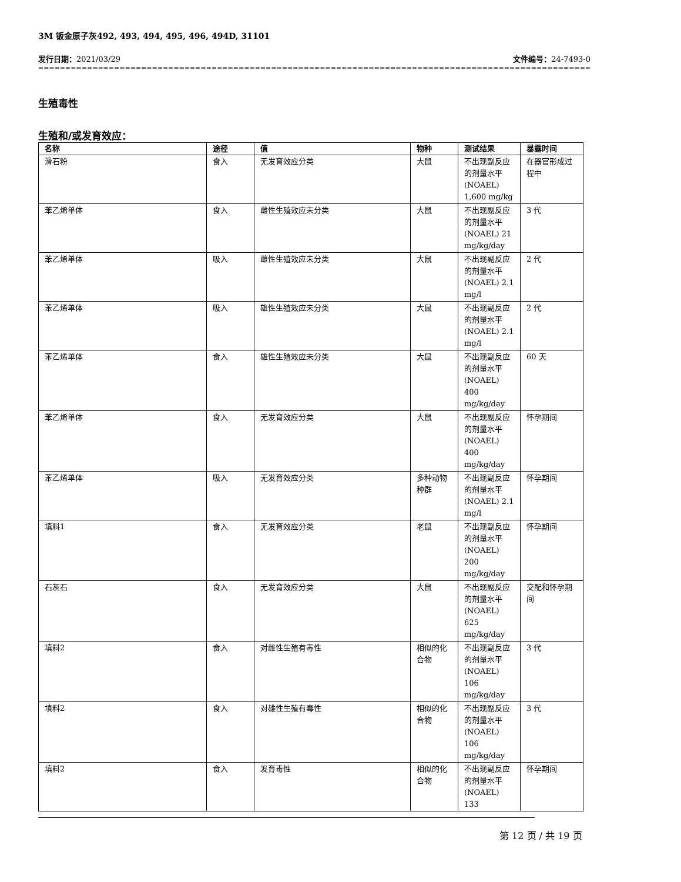3M 钣金原子灰492, 493, 494, 495, 496, 494D, 31101
发行日期：2021/03/29 文件编号：24-7493-0
==========================================================================================================================
生殖毒性
生殖和/或发育效应：
| 名称 | 途径 | 值 | 物种 | 测试结果 | 暴露时间 |
| --- | --- | --- | --- | --- | --- |
| 滑石粉 | 食入 | 无发育效应分类 | 大鼠 | 不出现副反应的剂量水平(NOAEL) 1,600 mg/kg | 在器官形成过程中 |
| 苯乙烯单体 | 食入 | 雌性生殖效应未分类 | 大鼠 | 不出现副反应的剂量水平(NOAEL) 21 mg/kg/day | 3 代 |
| 苯乙烯单体 | 吸入 | 雌性生殖效应未分类 | 大鼠 | 不出现副反应的剂量水平(NOAEL) 2.1 mg/l | 2 代 |
| 苯乙烯单体 | 吸入 | 雄性生殖效应未分类 | 大鼠 | 不出现副反应的剂量水平(NOAEL) 2.1 mg/l | 2 代 |
| 苯乙烯单体 | 食入 | 雄性生殖效应未分类 | 大鼠 | 不出现副反应的剂量水平(NOAEL) 400 mg/kg/day | 60 天 |
| 苯乙烯单体 | 食入 | 无发育效应分类 | 大鼠 | 不出现副反应的剂量水平(NOAEL) 400 mg/kg/day | 怀孕期间 |
| 苯乙烯单体 | 吸入 | 无发育效应分类 | 多种动物种群 | 不出现副反应的剂量水平(NOAEL) 2.1 mg/l | 怀孕期间 |
| 填料1 | 食入 | 无发育效应分类 | 老鼠 | 不出现副反应的剂量水平(NOAEL) 200 mg/kg/day | 怀孕期间 |
| 石灰石 | 食入 | 无发育效应分类 | 大鼠 | 不出现副反应的剂量水平(NOAEL) 625 mg/kg/day | 交配和怀孕期间 |
| 填料2 | 食入 | 对雌性生殖有毒性 | 相似的化合物 | 不出现副反应的剂量水平(NOAEL) 106 mg/kg/day | 3 代 |
| 填料2 | 食入 | 对雄性生殖有毒性 | 相似的化合物 | 不出现副反应的剂量水平(NOAEL) 106 mg/kg/day | 3 代 |
| 填料2 | 食入 | 发育毒性 | 相似的化合物 | 不出现副反应的剂量水平(NOAEL) 133 | 怀孕期间 |
第 12 页 / 共 19 页